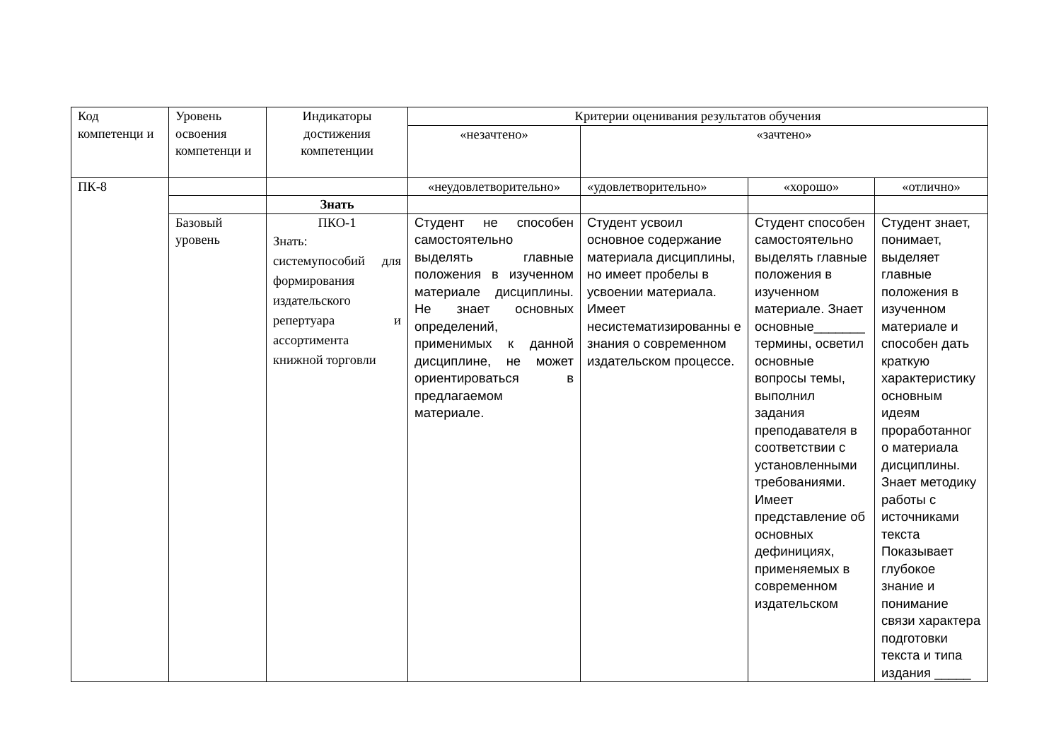| Код компетенци и | Уровень освоения компетенци и | Индикаторы достижения компетенции | Критерии оценивания результатов обучения | | | |
| --- | --- | --- | --- | --- | --- | --- |
| | | | «незачтено» | «зачтено» | | |
| ПК-8 | | | «неудовлетворительно» | «удовлетворительно» | «хорошо» | «отлично» |
| | | Знать | | | | |
| | Базовый уровень | ПКО-1 Знать: системупособий для формирования издательского репертуара и ассортимента книжной торговли | Студент не способен самостоятельно выделять главные положения в изученном материале дисциплины. Не знает основных определений, применимых к данной дисциплине, не может ориентироваться в предлагаемом материале. | Студент усвоил основное содержание материала дисциплины, но имеет пробелы в усвоении материала. Имеет несистематизированны е знания о современном издательском процессе. | Студент способен самостоятельно выделять главные положения в изученном материале. Знает основные_______ термины, осветил основные вопросы темы, выполнил задания преподавателя в соответствии с установленными требованиями. Имеет представление об основных дефинициях, применяемых в современном издательском | Студент знает, понимает, выделяет главные положения в изученном материале и способен дать краткую характеристику основным идеям проработанног о материала дисциплины. Знает методику работы с источниками текста Показывает глубокое знание и понимание связи характера подготовки текста и типа издания _____ |